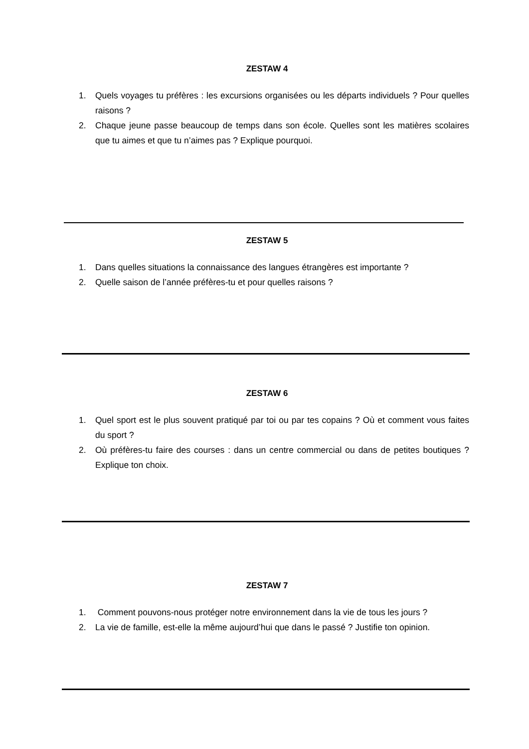ZESTAW 4
1. Quels voyages tu préfères : les excursions organisées ou les départs individuels ? Pour quelles raisons ?
2. Chaque jeune passe beaucoup de temps dans son école. Quelles sont les matières scolaires que tu aimes et que tu n’aimes pas ? Explique pourquoi.
ZESTAW 5
1. Dans quelles situations la connaissance des langues étrangères est importante ?
2. Quelle saison de l’année préfères-tu et pour quelles raisons ?
ZESTAW 6
1. Quel sport est le plus souvent pratiqué par toi ou par tes copains ? Où et comment vous faites du sport ?
2. Où préfères-tu faire des courses : dans un centre commercial ou dans de petites boutiques ? Explique ton choix.
ZESTAW 7
1. Comment pouvons-nous protéger notre environnement dans la vie de tous les jours ?
2. La vie de famille, est-elle la même aujourd’hui que dans le passé ? Justifie ton opinion.